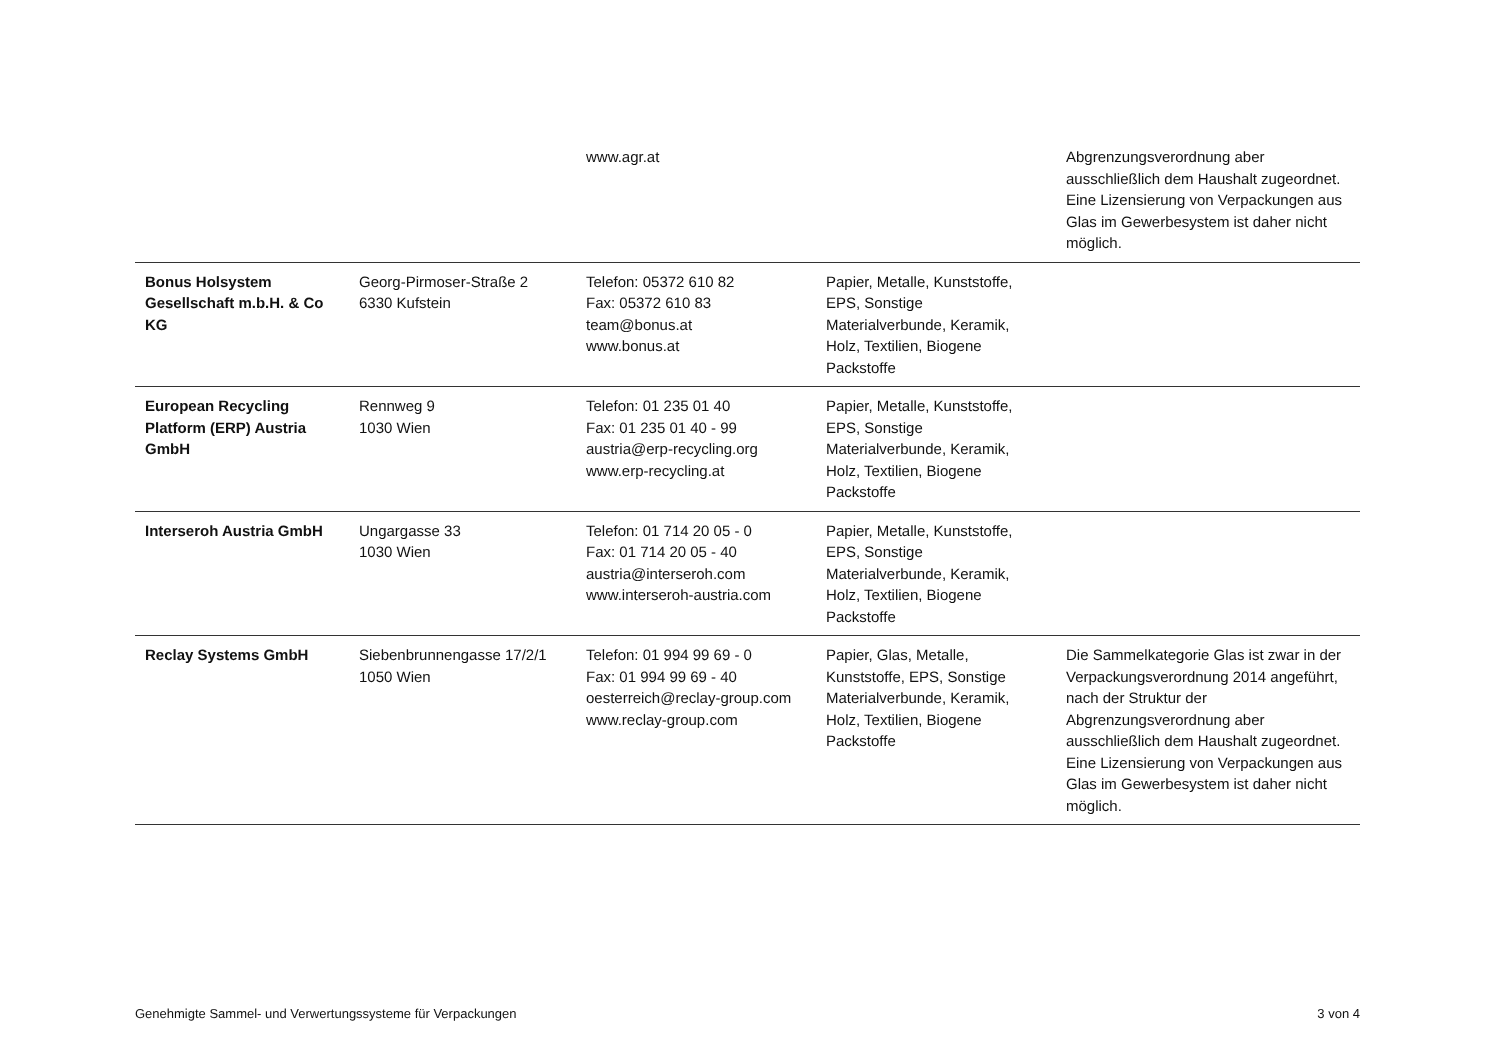| | | www.agr.at | | Abgrenzungsverordnung aber ausschließlich dem Haushalt zugeordnet. Eine Lizensierung von Verpackungen aus Glas im Gewerbesystem ist daher nicht möglich. |
| Bonus Holsystem Gesellschaft m.b.H. & Co KG | Georg-Pirmoser-Straße 2 6330 Kufstein | Telefon: 05372 610 82 Fax: 05372 610 83 team@bonus.at www.bonus.at | Papier, Metalle, Kunststoffe, EPS, Sonstige Materialverbunde, Keramik, Holz, Textilien, Biogene Packstoffe | |
| European Recycling Platform (ERP) Austria GmbH | Rennweg 9 1030 Wien | Telefon: 01 235 01 40 Fax: 01 235 01 40 - 99 austria@erp-recycling.org www.erp-recycling.at | Papier, Metalle, Kunststoffe, EPS, Sonstige Materialverbunde, Keramik, Holz, Textilien, Biogene Packstoffe | |
| Interseroh Austria GmbH | Ungargasse 33 1030 Wien | Telefon: 01 714 20 05 - 0 Fax: 01 714 20 05 - 40 austria@interseroh.com www.interseroh-austria.com | Papier, Metalle, Kunststoffe, EPS, Sonstige Materialverbunde, Keramik, Holz, Textilien, Biogene Packstoffe | |
| Reclay Systems GmbH | Siebenbrunnengasse 17/2/1 1050 Wien | Telefon: 01 994 99 69 - 0 Fax: 01 994 99 69 - 40 oesterreich@reclay-group.com www.reclay-group.com | Papier, Glas, Metalle, Kunststoffe, EPS, Sonstige Materialverbunde, Keramik, Holz, Textilien, Biogene Packstoffe | Die Sammelkategorie Glas ist zwar in der Verpackungsverordnung 2014 angeführt, nach der Struktur der Abgrenzungsverordnung aber ausschließlich dem Haushalt zugeordnet. Eine Lizensierung von Verpackungen aus Glas im Gewerbesystem ist daher nicht möglich. |
Genehmigte Sammel- und Verwertungssysteme für Verpackungen 3 von 4